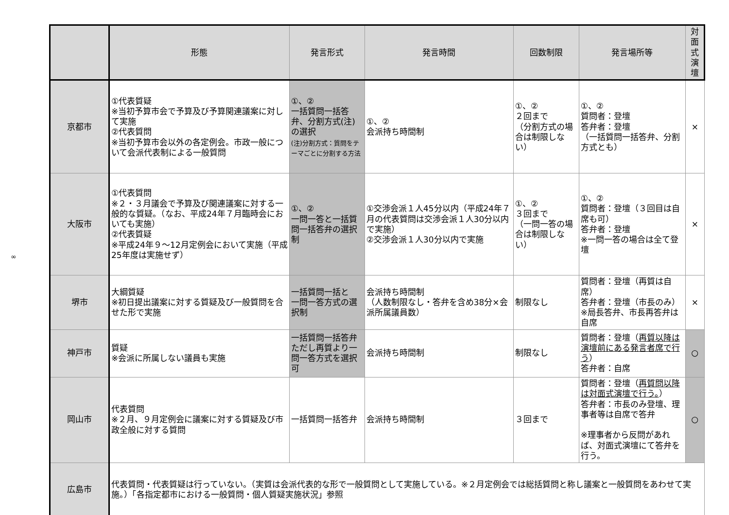∞
| | 形態 | 発言形式 | 発言時間 | 回数制限 | 発言場所等 | 対面式 演壇 |
| --- | --- | --- | --- | --- | --- | --- |
| 京都市 | ①代表質疑 ※当初予算市会で予算及び予算関連議案に対して実施 ②代表質問 ※当初予算市会以外の各定例会。市政一般について会派代表制による一般質問 | ①、② 一括質問一括答弁、分割方式(注)の選択 (注)分割方式：質問をテーマごとに分割する方法 | ①、② 会派持ち時間制 | ①、② ２回まで （分割方式の場合は制限しない） | ①、② 質問者：登壇 答弁者：登壇 （一括質問一括答弁、分割方式とも） | × |
| 大阪市 | ①代表質問 ※２・３月議会で予算及び関連議案に対する一般的な質疑。（なお、平成24年７月臨時会においても実施） ②代表質疑 ※平成24年９〜12月定例会において実施（平成25年度は実施せず） | ①、② 一問一答と一括質問一括答弁の選択制 | ①交渉会派１人45分以内（平成24年７月の代表質問は交渉会派１人30分以内で実施） ②交渉会派１人30分以内で実施 | ①、② ３回まで （一問一答の場合は制限しない） | ①、② 質問者：登壇（３回目は自席も可） 答弁者：登壇 ※一問一答の場合は全て登壇 | × |
| 堺市 | 大綱質疑 ※初日提出議案に対する質疑及び一般質問を合せた形で実施 | 一括質問一括と 一問一答方式の選択制 | 会派持ち時間制 （人数制限なし・答弁を含め38分×会派所属議員数） | 制限なし | 質問者：登壇（再質は自席） 答弁者：登壇（市長のみ） ※局長答弁、市長再答弁は自席 | × |
| 神戸市 | 質疑 ※会派に所属しない議員も実施 | 一括質問一括答弁 ただし再質より一問一答方式を選択可 | 会派持ち時間制 | 制限なし | 質問者：登壇（ 再質以降は演壇前にある発言者席で行う ） 答弁者：自席 | ○ |
| 岡山市 | 代表質問 ※２月、９月定例会に議案に対する質疑及び市政全般に対する質問 | 一括質問一括答弁 | 会派持ち時間制 | ３回まで | 質問者：登壇（ 再質問以降は対面式演壇で行う。 ） 答弁者：市長のみ登壇、理事者等は自席で答弁 ※理事者から反問があれば、対面式演壇にて答弁を行う。 | ○ |
| 広島市 | 代表質問・代表質疑は行っていない。（実質は会派代表的な形で一般質問として実施している。※２月定例会では総括質問と称し議案と一般質問をあわせて実施。）「各指定都市における一般質問・個人質疑実施状況」参照 | | | | | |